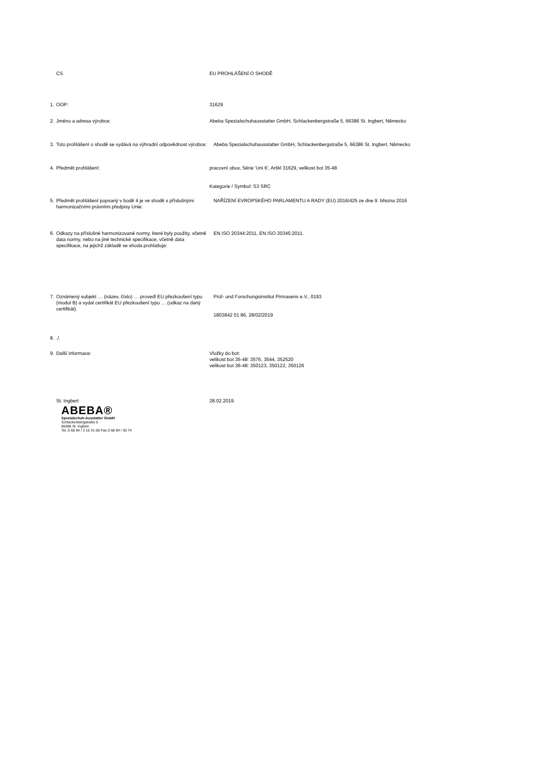CS EU PROHLÁŠENÍ O SHODĚ
1.
OOP: 31629
2.
Jméno a adresa výrobce: Abeba Spezialschuhausstatter GmbH, Schlackenbergstraße 5, 66386 St. Ingbert, Německo
3.
Toto prohlášení o shodě se vydává na výhradní odpovědnost výrobce:
Abeba Spezialschuhausstatter GmbH, Schlackenbergstraße 5, 66386 St. Ingbert, Německo
4.
Předmět prohlášení: pracovní obuv, Série 'Uni 6', Artikl 31629, velikost bot 35-48
Kategorie / Symbol: S3 SRC
5.
Předmět prohlášení popsaný v bodě 4 je ve shodě s příslušnými harmonizačními právními předpisy Unie:
NAŘÍZENÍ EVROPSKÉHO PARLAMENTU A RADY (EU) 2016/425 ze dne 9. března 2016
6.
Odkazy na příslušné harmonizované normy, které byly použity, včetně data normy, nebo na jiné technické specifikace, včetně data specifikace, na jejichž základě se shoda prohlašuje:
EN ISO 20344:2011, EN ISO 20345:2011.
7.
Oznámený subjekt … (název, číslo) … provedl EU přezkoušení typu (modul B) a vydal certifikát EU přezkoušení typu … (odkaz na daný certifikát).
Prüf- und Forschungsinstitut Pirmasens e.V., 0193
1803842 01 86, 28/02/2019
8.
./.
9.
Další informace: Vložky do bot:
velikost bot 35-48: 3576, 3544, 352520
velikost bot 36-48: 350123, 350122, 350126
St. Ingbert 28.02.2019
ABEBA®
Spezialschuh-Ausstatter GmbH
Schlackenbergstraße 5
66386 St. Ingbert
Tel. 0 68 94 / 3 10 31-00 Fax 0 68 94 / 30 74